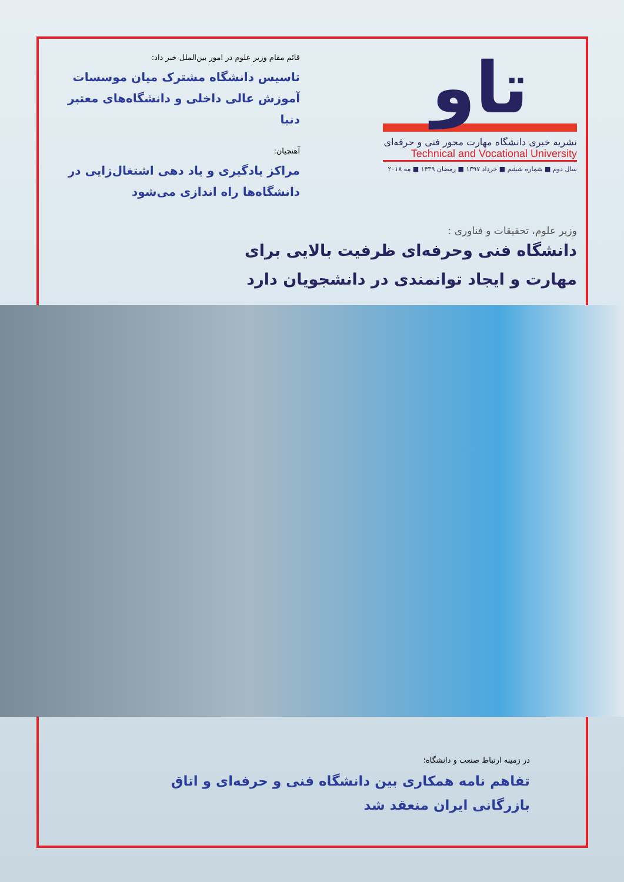تاو
نشریه خبری دانشگاه مهارت محور فنی و حرفه‌ای
Technical and Vocational University
سال دوم ■ شماره ششم ■ خرداد ۱۳۹۷ ■ رمضان ۱۴۳۹ ■ مه ۲۰۱۸
قائم مقام وزیر علوم در امور بین‌الملل خبر داد:
تاسیس دانشگاه مشترک میان موسسات آموزش عالی داخلی و دانشگاه‌های معتبر دنیا
آهنچیان:
مراکز یادگیری و یاد دهی اشتغال‌زایی در دانشگاه‌ها راه اندازی می‌شود
وزیر علوم، تحقیقات و فناوری :
دانشگاه فنی وحرفه‌ای ظرفیت بالایی برای مهارت و ایجاد توانمندی در دانشجویان دارد
در زمینه ارتباط صنعت و دانشگاه؛
تفاهم نامه همکاری بین دانشگاه فنی و حرفه‌ای و اتاق بازرگانی ایران منعقد شد